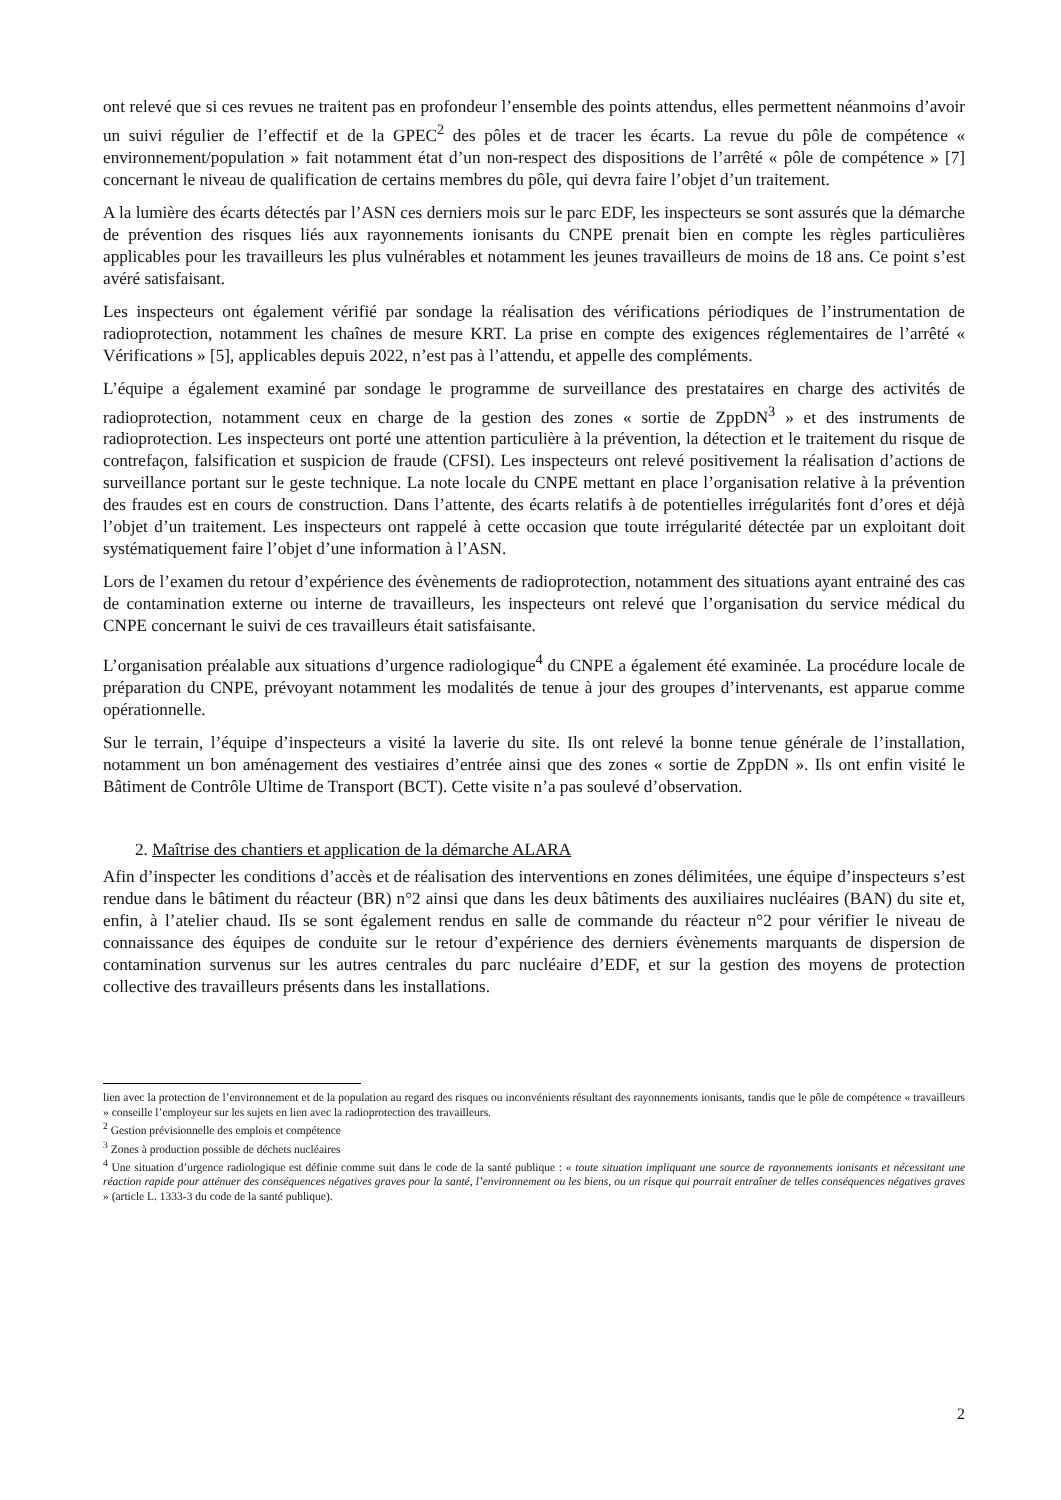ont relevé que si ces revues ne traitent pas en profondeur l’ensemble des points attendus, elles permettent néanmoins d’avoir un suivi régulier de l’effectif et de la GPEC<sup>2</sup> des pôles et de tracer les écarts. La revue du pôle de compétence « environnement/population » fait notamment état d’un non-respect des dispositions de l’arrêté « pôle de compétence » [7] concernant le niveau de qualification de certains membres du pôle, qui devra faire l’objet d’un traitement.
A la lumière des écarts détectés par l’ASN ces derniers mois sur le parc EDF, les inspecteurs se sont assurés que la démarche de prévention des risques liés aux rayonnements ionisants du CNPE prenait bien en compte les règles particulières applicables pour les travailleurs les plus vulnérables et notamment les jeunes travailleurs de moins de 18 ans. Ce point s’est avéré satisfaisant.
Les inspecteurs ont également vérifié par sondage la réalisation des vérifications périodiques de l’instrumentation de radioprotection, notamment les chaînes de mesure KRT. La prise en compte des exigences réglementaires de l’arrêté « Vérifications » [5], applicables depuis 2022, n’est pas à l’attendu, et appelle des compléments.
L’équipe a également examiné par sondage le programme de surveillance des prestataires en charge des activités de radioprotection, notamment ceux en charge de la gestion des zones « sortie de ZppDN<sup>3</sup> » et des instruments de radioprotection. Les inspecteurs ont porté une attention particulière à la prévention, la détection et le traitement du risque de contrefaçon, falsification et suspicion de fraude (CFSI). Les inspecteurs ont relevé positivement la réalisation d’actions de surveillance portant sur le geste technique. La note locale du CNPE mettant en place l’organisation relative à la prévention des fraudes est en cours de construction. Dans l’attente, des écarts relatifs à de potentielles irrégularités font d’ores et déjà l’objet d’un traitement. Les inspecteurs ont rappelé à cette occasion que toute irrégularité détectée par un exploitant doit systématiquement faire l’objet d’une information à l’ASN.
Lors de l’examen du retour d’expérience des évènements de radioprotection, notamment des situations ayant entrainé des cas de contamination externe ou interne de travailleurs, les inspecteurs ont relevé que l’organisation du service médical du CNPE concernant le suivi de ces travailleurs était satisfaisante.
L’organisation préalable aux situations d’urgence radiologique<sup>4</sup> du CNPE a également été examinée. La procédure locale de préparation du CNPE, prévoyant notamment les modalités de tenue à jour des groupes d’intervenants, est apparue comme opérationnelle.
Sur le terrain, l’équipe d’inspecteurs a visité la laverie du site. Ils ont relevé la bonne tenue générale de l’installation, notamment un bon aménagement des vestiaires d’entrée ainsi que des zones « sortie de ZppDN ». Ils ont enfin visité le Bâtiment de Contrôle Ultime de Transport (BCT). Cette visite n’a pas soulevé d’observation.
2. Maîtrise des chantiers et application de la démarche ALARA
Afin d’inspecter les conditions d’accès et de réalisation des interventions en zones délimitées, une équipe d’inspecteurs s’est rendue dans le bâtiment du réacteur (BR) n°2 ainsi que dans les deux bâtiments des auxiliaires nucléaires (BAN) du site et, enfin, à l’atelier chaud. Ils se sont également rendus en salle de commande du réacteur n°2 pour vérifier le niveau de connaissance des équipes de conduite sur le retour d’expérience des derniers évènements marquants de dispersion de contamination survenus sur les autres centrales du parc nucléaire d’EDF, et sur la gestion des moyens de protection collective des travailleurs présents dans les installations.
lien avec la protection de l’environnement et de la population au regard des risques ou inconvénients résultant des rayonnements ionisants, tandis que le pôle de compétence « travailleurs » conseille l’employeur sur les sujets en lien avec la radioprotection des travailleurs.
<sup>2</sup> Gestion prévisionnelle des emplois et compétence
<sup>3</sup> Zones à production possible de déchets nucléaires
<sup>4</sup> Une situation d’urgence radiologique est définie comme suit dans le code de la santé publique : « toute situation impliquant une source de rayonnements ionisants et nécessitant une réaction rapide pour atténuer des conséquences négatives graves pour la santé, l’environnement ou les biens, ou un risque qui pourrait entraîner de telles conséquences négatives graves » (article L. 1333-3 du code de la santé publique).
2